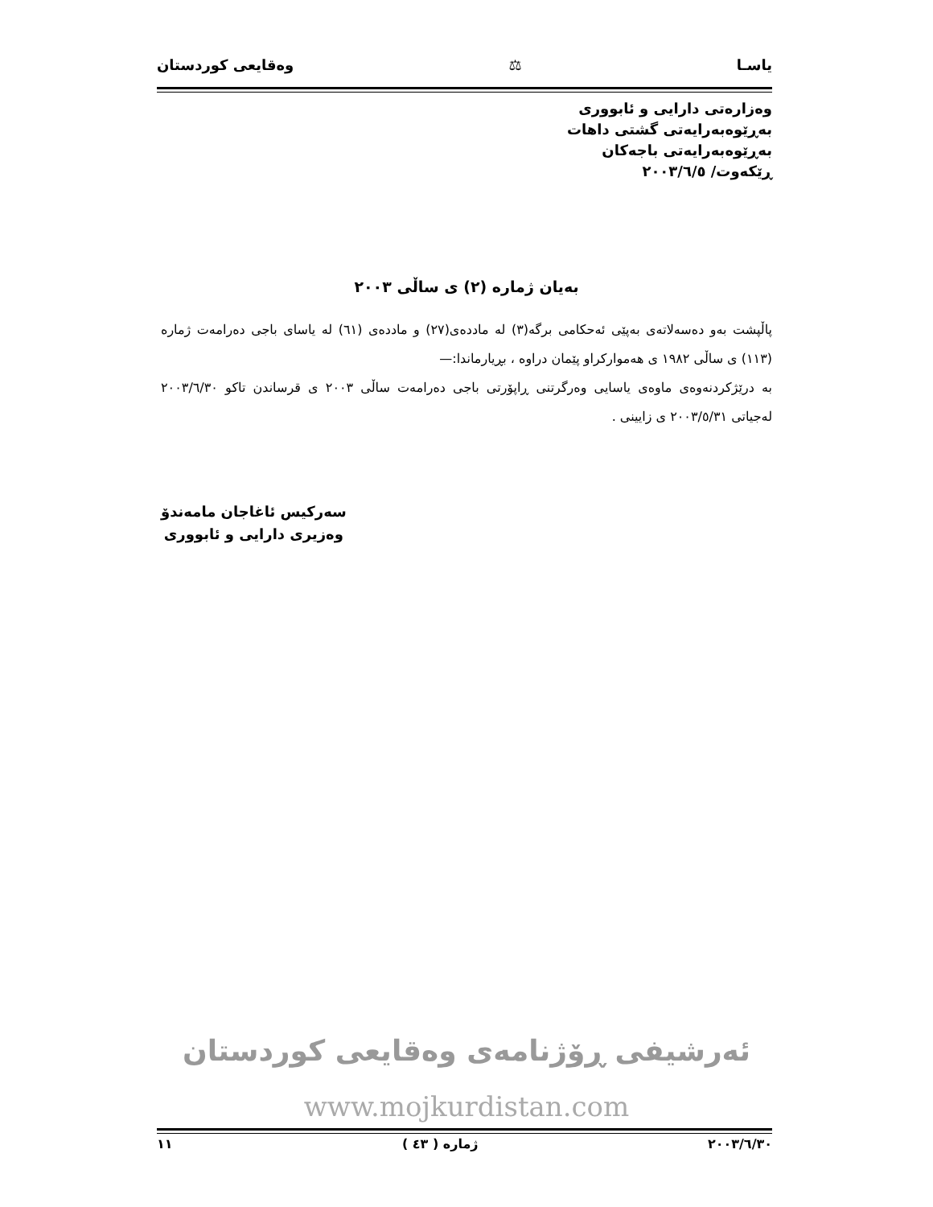یاسـا ⚖ وەقایعی کوردستان
وەزارەتی دارایی و ئابووری
بەڕێوەبەرایەتی گشتی داهات
بەڕێوەبەرایەتی باجەکان
ڕێکەوت/ ٢٠٠٣/٦/٥
بەیان ژمارە (٢) ی ساڵی ٢٠٠٣
پاڵپشت بەو دەسەلاتەی بەپێی ئەحکامی برگە(٣) لە ماددەی(٢٧) و ماددەی (٦١) لە یاسای باجی دەرامەت ژمارە (١١٣) ی ساڵی ١٩٨٢ ی هەموارکراو پێمان دراوە ، بڕیارماندا:—
بە درێژکردنەوەی ماوەی یاسایی وەرگرتنی ڕاپۆرتی باجی دەرامەت ساڵی ٢٠٠٣ ی قرساندن تاکو ٢٠٠٣/٦/٣٠ لەجیاتی ٢٠٠٣/٥/٣١ ی زایینی .
سەرکیس ئاغاجان مامەندۆ
وەزیری دارایی و ئابووری
ئەرشیفی ڕۆژنامەی وەقایعی کوردستان
www.mojkurdistan.com
٢٠٠٣/٦/٣٠ ژمارە ( ٤٣ ) ١١